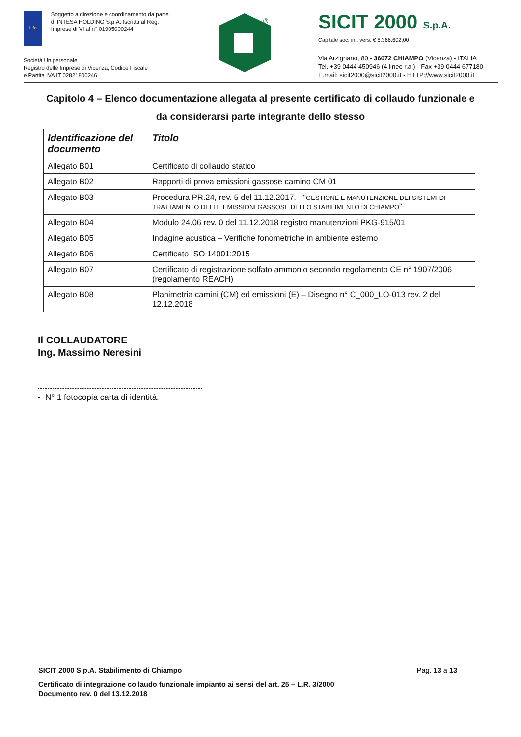Life
Soggetto a direzione e coordinamento da parte di INTESA HOLDING S.p.A. Iscritta al Reg. Imprese di VI al n° 01905000244
Società Unipersonale
Registro delle Imprese di Vicenza, Codice Fiscale
e Partita IVA IT 02821800246
®
SICIT 2000 S.p.A.
Capitale soc. int. vers. € 8.366.602,00
Via Arzignano, 80 - 36072 CHIAMPO (Vicenza) - ITALIA
Tel. +39 0444 450946 (4 linee r.a.) - Fax +39 0444 677180
E.mail: sicit2000@sicit2000.it - HTTP://www.sicit2000.it
Capitolo 4 – Elenco documentazione allegata al presente certificato di collaudo funzionale e da considerarsi parte integrante dello stesso
| Identificazione del documento | Titolo |
| --- | --- |
| Allegato B01 | Certificato di collaudo statico |
| Allegato B02 | Rapporti di prova emissioni gassose camino CM 01 |
| Allegato B03 | Procedura PR.24, rev. 5 del 11.12.2017. - “ GESTIONE E MANUTENZIONE DEI SISTEMI DI TRATTAMENTO DELLE EMISSIONI GASSOSE DELLO STABILIMENTO DI CHIAMPO ” |
| Allegato B04 | Modulo 24.06 rev. 0 del 11.12.2018 registro manutenzioni PKG-915/01 |
| Allegato B05 | Indagine acustica – Verifiche fonometriche in ambiente esterno |
| Allegato B06 | Certificato ISO 14001:2015 |
| Allegato B07 | Certificato di registrazione solfato ammonio secondo regolamento CE n° 1907/2006 (regolamento REACH) |
| Allegato B08 | Planimetria camini (CM) ed emissioni (E) – Disegno n° C_000_LO-013 rev. 2 del 12.12.2018 |
Il COLLAUDATORE
Ing. Massimo Neresini
- N° 1 fotocopia carta di identità.
SICIT 2000 S.p.A. Stabilimento di Chiampo Pag. 13 a 13
Certificato di integrazione collaudo funzionale impianto ai sensi del art. 25 – L.R. 3/2000
Documento rev. 0 del 13.12.2018